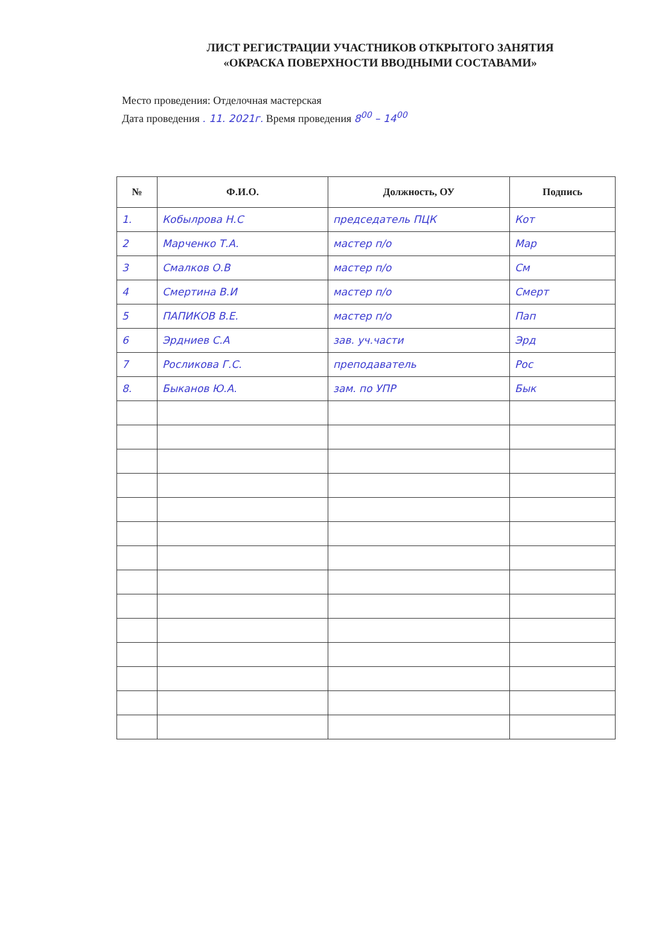ЛИСТ РЕГИСТРАЦИИ УЧАСТНИКОВ ОТКРЫТОГО ЗАНЯТИЯ
«ОКРАСКА ПОВЕРХНОСТИ ВВОДНЫМИ СОСТАВАМИ»
Место проведения: Отделочная мастерская
Дата проведения . 11. 2021г. Время проведения 8<sup>00</sup> – 14<sup>00</sup>
| № | Ф.И.О. | Должность, ОУ | Подпись |
| --- | --- | --- | --- |
| 1. | Кобылрова Н.С | председатель ПЦК | Кот |
| 2 | Марченко Т.А. | мастер п/о | Мар |
| 3 | Смалков О.В | мастер п/о | См |
| 4 | Смертина В.И | мастер п/о | Смерт |
| 5 | ПАПИКОВ В.Е. | мастер п/о | Пап |
| 6 | Эрдниев С.А | зав. уч.части | Эрд |
| 7 | Росликова Г.С. | преподаватель | Рос |
| 8. | Быканов Ю.А. | зам. по УПР | Бык |